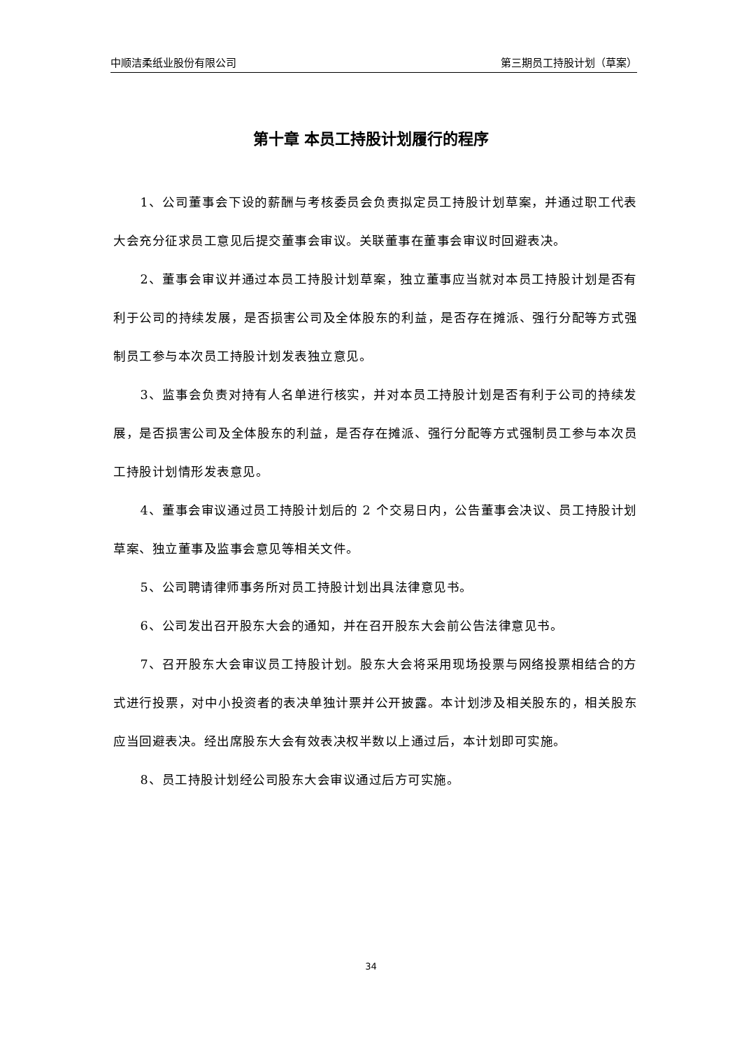中顺洁柔纸业股份有限公司 第三期员工持股计划（草案）
第十章 本员工持股计划履行的程序
1、公司董事会下设的薪酬与考核委员会负责拟定员工持股计划草案，并通过职工代表大会充分征求员工意见后提交董事会审议。关联董事在董事会审议时回避表决。
2、董事会审议并通过本员工持股计划草案，独立董事应当就对本员工持股计划是否有利于公司的持续发展，是否损害公司及全体股东的利益，是否存在摊派、强行分配等方式强制员工参与本次员工持股计划发表独立意见。
3、监事会负责对持有人名单进行核实，并对本员工持股计划是否有利于公司的持续发展，是否损害公司及全体股东的利益，是否存在摊派、强行分配等方式强制员工参与本次员工持股计划情形发表意见。
4、董事会审议通过员工持股计划后的 2 个交易日内，公告董事会决议、员工持股计划草案、独立董事及监事会意见等相关文件。
5、公司聘请律师事务所对员工持股计划出具法律意见书。
6、公司发出召开股东大会的通知，并在召开股东大会前公告法律意见书。
7、召开股东大会审议员工持股计划。股东大会将采用现场投票与网络投票相结合的方式进行投票，对中小投资者的表决单独计票并公开披露。本计划涉及相关股东的，相关股东应当回避表决。经出席股东大会有效表决权半数以上通过后，本计划即可实施。
8、员工持股计划经公司股东大会审议通过后方可实施。
34